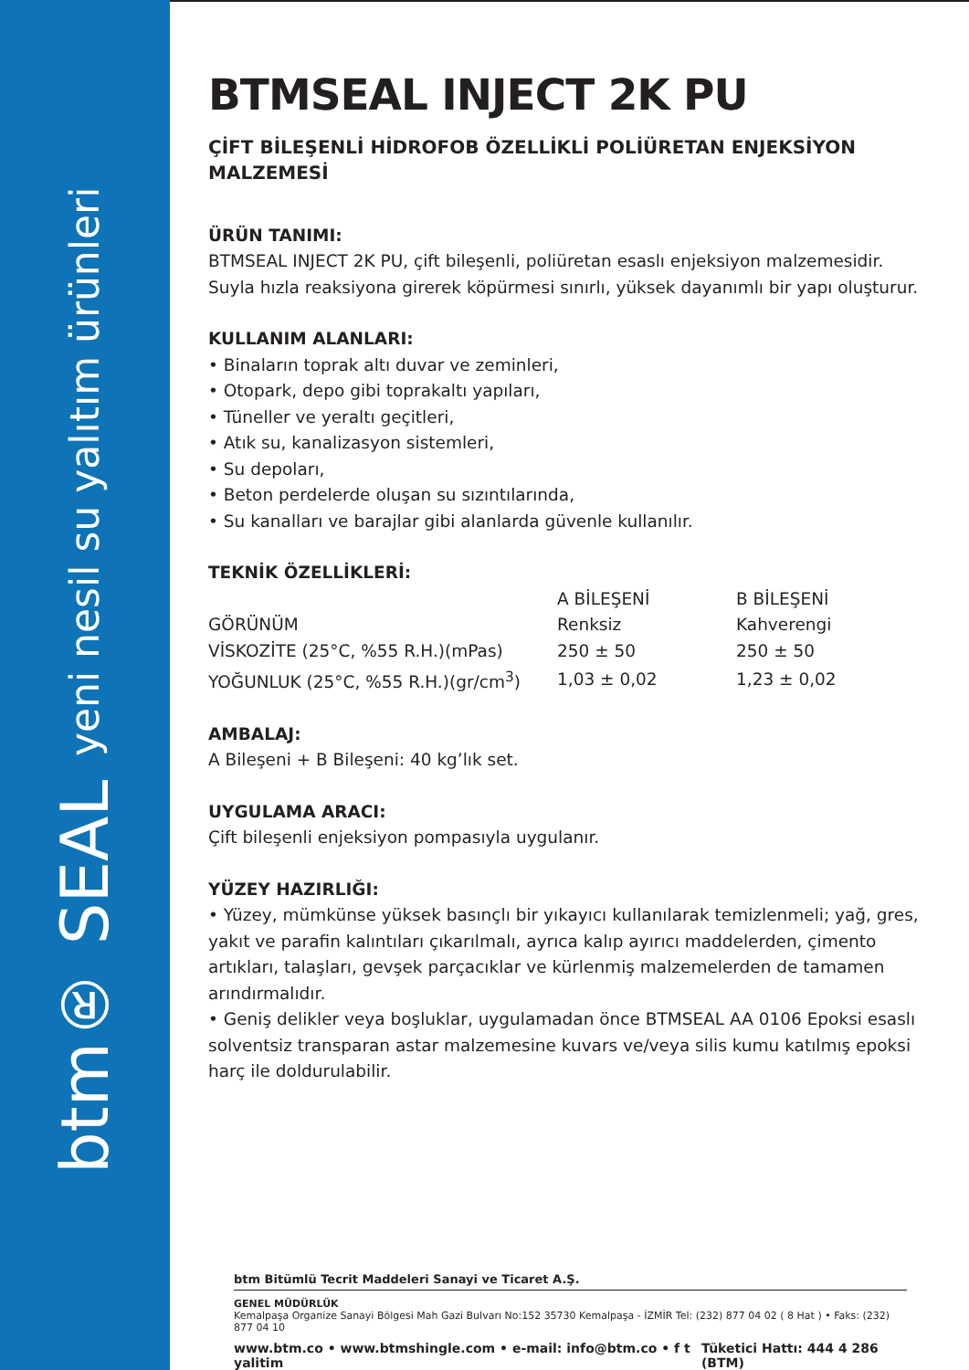btm® SEAL yeni nesil su yalıtım ürünleri
BTMSEAL INJECT 2K PU
ÇİFT BİLEŞENLİ HİDROFOB ÖZELLİKLİ POLİÜRETAN ENJEKSİYON MALZEMESİ
ÜRÜN TANIMI:
BTMSEAL INJECT 2K PU, çift bileşenli, poliüretan esaslı enjeksiyon malzemesidir.
Suyla hızla reaksiyona girerek köpürmesi sınırlı, yüksek dayanımlı bir yapı oluşturur.
KULLANIM ALANLARI:
• Binaların toprak altı duvar ve zeminleri,
• Otopark, depo gibi toprakaltı yapıları,
• Tüneller ve yeraltı geçitleri,
• Atık su, kanalizasyon sistemleri,
• Su depoları,
• Beton perdelerde oluşan su sızıntılarında,
• Su kanalları ve barajlar gibi alanlarda güvenle kullanılır.
TEKNİK ÖZELLİKLERİ:
| | A BİLEŞENİ | B BİLEŞENİ |
| --- | --- | --- |
| GÖRÜNÜM | Renksiz | Kahverengi |
| VİSKOZİTE (25°C, %55 R.H.)(mPas) | 250 ± 50 | 250 ± 50 |
| YOĞUNLUK (25°C, %55 R.H.)(gr/cm<sup>3</sup>) | 1,03 ± 0,02 | 1,23 ± 0,02 |
AMBALAJ:
A Bileşeni + B Bileşeni: 40 kg’lık set.
UYGULAMA ARACI:
Çift bileşenli enjeksiyon pompasıyla uygulanır.
YÜZEY HAZIRLIĞI:
• Yüzey, mümkünse yüksek basınçlı bir yıkayıcı kullanılarak temizlenmeli; yağ, gres, yakıt ve parafin kalıntıları çıkarılmalı, ayrıca kalıp ayırıcı maddelerden, çimento artıkları, talaşları, gevşek parçacıklar ve kürlenmiş malzemelerden de tamamen arındırmalıdır.
• Geniş delikler veya boşluklar, uygulamadan önce BTMSEAL AA 0106 Epoksi esaslı solventsiz transparan astar malzemesine kuvars ve/veya silis kumu katılmış epoksi harç ile doldurulabilir.
btm Bitümlü Tecrit Maddeleri Sanayi ve Ticaret A.Ş.
GENEL MÜDÜRLÜK
Kemalpaşa Organize Sanayi Bölgesi Mah Gazi Bulvarı No:152 35730 Kemalpaşa - İZMİR Tel: (232) 877 04 02 ( 8 Hat ) • Faks: (232) 877 04 10
www.btm.co • www.btmshingle.com • e-mail: info@btm.co • f t yalitim Tüketici Hattı: 444 4 286 (BTM)